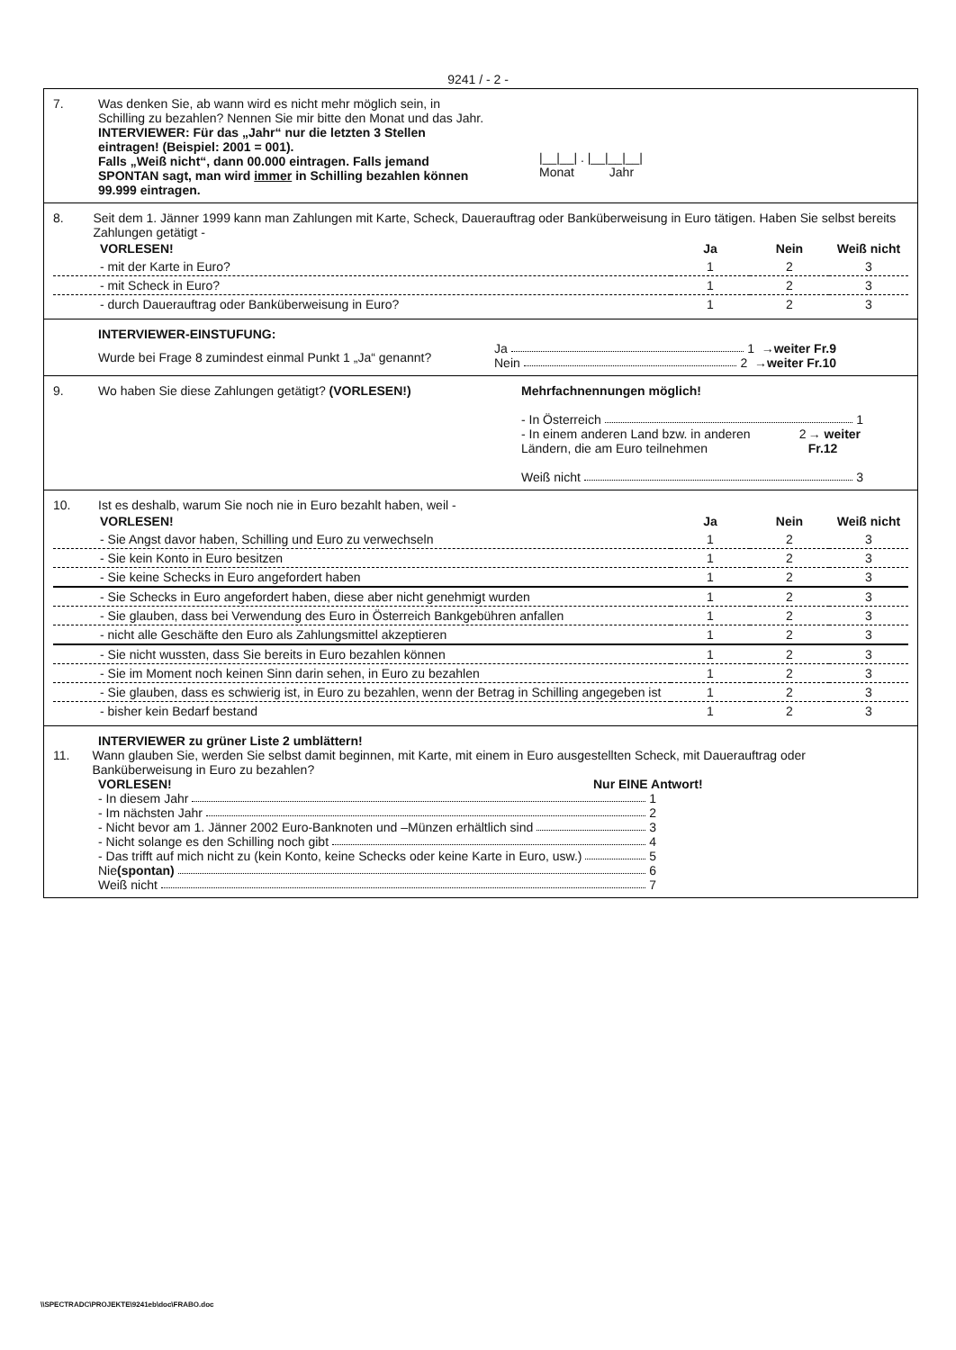9241 / - 2 -
7. Was denken Sie, ab wann wird es nicht mehr möglich sein, in Schilling zu bezahlen? Nennen Sie mir bitte den Monat und das Jahr.
INTERVIEWER: Für das „Jahr“ nur die letzten 3 Stellen eintragen! (Beispiel: 2001 = 001).
Falls „Weiß nicht“, dann 00.000 eintragen. Falls jemand SPONTAN sagt, man wird immer in Schilling bezahlen können 99.999 eintragen.
|__|__| . |__|__|__|
Monat Jahr
8. Seit dem 1. Jänner 1999 kann man Zahlungen mit Karte, Scheck, Dauerauftrag oder Banküberweisung in Euro tätigen. Haben Sie selbst bereits Zahlungen getätigt -
| VORLESEN! | Ja | Nein | Weiß nicht |
| - mit der Karte in Euro? | 1 | 2 | 3 |
| - mit Scheck in Euro? | 1 | 2 | 3 |
| - durch Dauerauftrag oder Banküberweisung in Euro? | 1 | 2 | 3 |
INTERVIEWER-EINSTUFUNG:
Wurde bei Frage 8 zumindest einmal Punkt 1 „Ja“ genannt?
Ja 1 →weiter Fr.9
Nein 2 →weiter Fr.10
9. Wo haben Sie diese Zahlungen getätigt? (VORLESEN!) Mehrfachnennungen möglich!
- In Österreich 1
- In einem anderen Land bzw. in anderen Ländern, die am Euro teilnehmen 2 → weiter Fr.12
Weiß nicht 3
10. Ist es deshalb, warum Sie noch nie in Euro bezahlt haben, weil -
| VORLESEN! | Ja | Nein | Weiß nicht |
| - Sie Angst davor haben, Schilling und Euro zu verwechseln | 1 | 2 | 3 |
| - Sie kein Konto in Euro besitzen | 1 | 2 | 3 |
| - Sie keine Schecks in Euro angefordert haben | 1 | 2 | 3 |
| - Sie Schecks in Euro angefordert haben, diese aber nicht genehmigt wurden | 1 | 2 | 3 |
| - Sie glauben, dass bei Verwendung des Euro in Österreich Bankgebühren anfallen | 1 | 2 | 3 |
| - nicht alle Geschäfte den Euro als Zahlungsmittel akzeptieren | 1 | 2 | 3 |
| - Sie nicht wussten, dass Sie bereits in Euro bezahlen können | 1 | 2 | 3 |
| - Sie im Moment noch keinen Sinn darin sehen, in Euro zu bezahlen | 1 | 2 | 3 |
| - Sie glauben, dass es schwierig ist, in Euro zu bezahlen, wenn der Betrag in Schilling angegeben ist | 1 | 2 | 3 |
| - bisher kein Bedarf bestand | 1 | 2 | 3 |
INTERVIEWER zu grüner Liste 2 umblättern!
11. Wann glauben Sie, werden Sie selbst damit beginnen, mit Karte, mit einem in Euro ausgestellten Scheck, mit Dauerauftrag oder Banküberweisung in Euro zu bezahlen?
VORLESEN! Nur EINE Antwort!
- In diesem Jahr 1
- Im nächsten Jahr 2
- Nicht bevor am 1. Jänner 2002 Euro-Banknoten und –Münzen erhältlich sind 3
- Nicht solange es den Schilling noch gibt 4
- Das trifft auf mich nicht zu (kein Konto, keine Schecks oder keine Karte in Euro, usw.) 5
Nie (spontan) 6
Weiß nicht 7
\\SPECTRADC\PROJEKTE\9241eb\doc\FRABO.doc